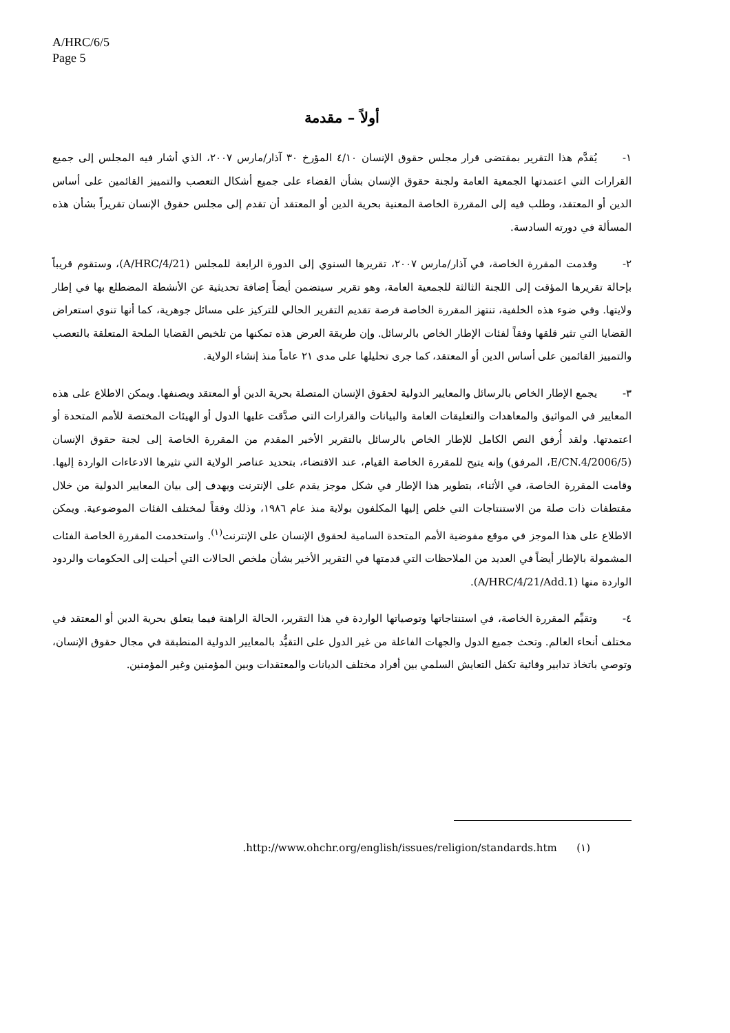A/HRC/6/5
Page 5
أولاً – مقدمة
١- يُقدَّم هذا التقرير بمقتضى قرار مجلس حقوق الإنسان ٤/١٠ المؤرخ ٣٠ آذار/مارس ٢٠٠٧، الذي أشار فيه المجلس إلى جميع القرارات التي اعتمدتها الجمعية العامة ولجنة حقوق الإنسان بشأن القضاء على جميع أشكال التعصب والتمييز القائمين على أساس الدين أو المعتقد، وطلب فيه إلى المقررة الخاصة المعنية بحرية الدين أو المعتقد أن تقدم إلى مجلس حقوق الإنسان تقريراً بشأن هذه المسألة في دورته السادسة.
٢- وقدمت المقررة الخاصة، في آذار/مارس ٢٠٠٧، تقريرها السنوي إلى الدورة الرابعة للمجلس (A/HRC/4/21)، وستقوم قريباً بإحالة تقريرها المؤقت إلى اللجنة الثالثة للجمعية العامة، وهو تقرير سيتضمن أيضاً إضافة تحديثية عن الأنشطة المضطلع بها في إطار ولايتها. وفي ضوء هذه الخلفية، تنتهز المقررة الخاصة فرصة تقديم التقرير الحالي للتركيز على مسائل جوهرية، كما أنها تنوي استعراض القضايا التي تثير قلقها وفقاً لفئات الإطار الخاص بالرسائل. وإن طريقة العرض هذه تمكنها من تلخيص القضايا الملحة المتعلقة بالتعصب والتمييز القائمين على أساس الدين أو المعتقد، كما جرى تحليلها على مدى ٢١ عاماً منذ إنشاء الولاية.
٣- يجمع الإطار الخاص بالرسائل والمعايير الدولية لحقوق الإنسان المتصلة بحرية الدين أو المعتقد ويصنفها. ويمكن الاطلاع على هذه المعايير في المواثيق والمعاهدات والتعليقات العامة والبيانات والقرارات التي صدَّقت عليها الدول أو الهيئات المختصة للأمم المتحدة أو اعتمدتها. ولقد أُرفق النص الكامل للإطار الخاص بالرسائل بالتقرير الأخير المقدم من المقررة الخاصة إلى لجنة حقوق الإنسان (E/CN.4/2006/5، المرفق) وإنه يتيح للمقررة الخاصة القيام، عند الاقتضاء، بتحديد عناصر الولاية التي تثيرها الادعاءات الواردة إليها. وقامت المقررة الخاصة، في الأثناء، بتطوير هذا الإطار في شكل موجز يقدم على الإنترنت ويهدف إلى بيان المعايير الدولية من خلال مقتطفات ذات صلة من الاستنتاجات التي خلص إليها المكلفون بولاية منذ عام ١٩٨٦، وذلك وفقاً لمختلف الفئات الموضوعية. ويمكن الاطلاع على هذا الموجز في موقع مفوضية الأمم المتحدة السامية لحقوق الإنسان على الإنترنت<sup>(١)</sup>. واستخدمت المقررة الخاصة الفئات المشمولة بالإطار أيضاً في العديد من الملاحظات التي قدمتها في التقرير الأخير بشأن ملخص الحالات التي أحيلت إلى الحكومات والردود الواردة منها (A/HRC/4/21/Add.1).
٤- وتقيِّم المقررة الخاصة، في استنتاجاتها وتوصياتها الواردة في هذا التقرير، الحالة الراهنة فيما يتعلق بحرية الدين أو المعتقد في مختلف أنحاء العالم. وتحث جميع الدول والجهات الفاعلة من غير الدول على التقيُّد بالمعايير الدولية المنطبقة في مجال حقوق الإنسان، وتوصي باتخاذ تدابير وقائية تكفل التعايش السلمي بين أفراد مختلف الديانات والمعتقدات وبين المؤمنين وغير المؤمنين.
(١) http://www.ohchr.org/english/issues/religion/standards.htm.